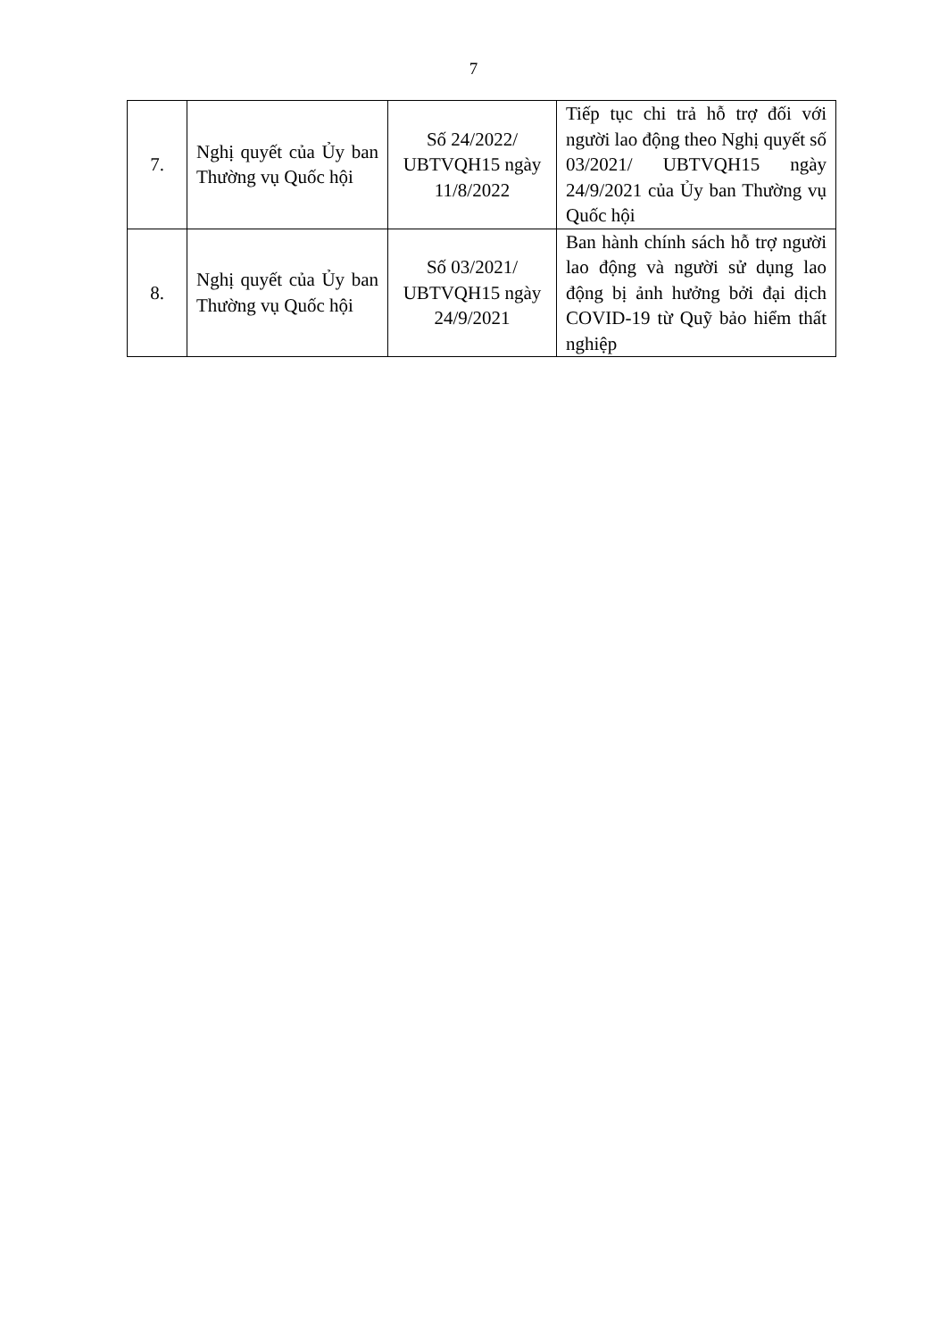7
| 7. | Nghị quyết của Ủy ban Thường vụ Quốc hội | Số 24/2022/ UBTVQH15 ngày 11/8/2022 | Tiếp tục chi trả hỗ trợ đối với người lao động theo Nghị quyết số 03/2021/ UBTVQH15 ngày 24/9/2021 của Ủy ban Thường vụ Quốc hội |
| 8. | Nghị quyết của Ủy ban Thường vụ Quốc hội | Số 03/2021/ UBTVQH15 ngày 24/9/2021 | Ban hành chính sách hỗ trợ người lao động và người sử dụng lao động bị ảnh hưởng bởi đại dịch COVID-19 từ Quỹ bảo hiểm thất nghiệp |